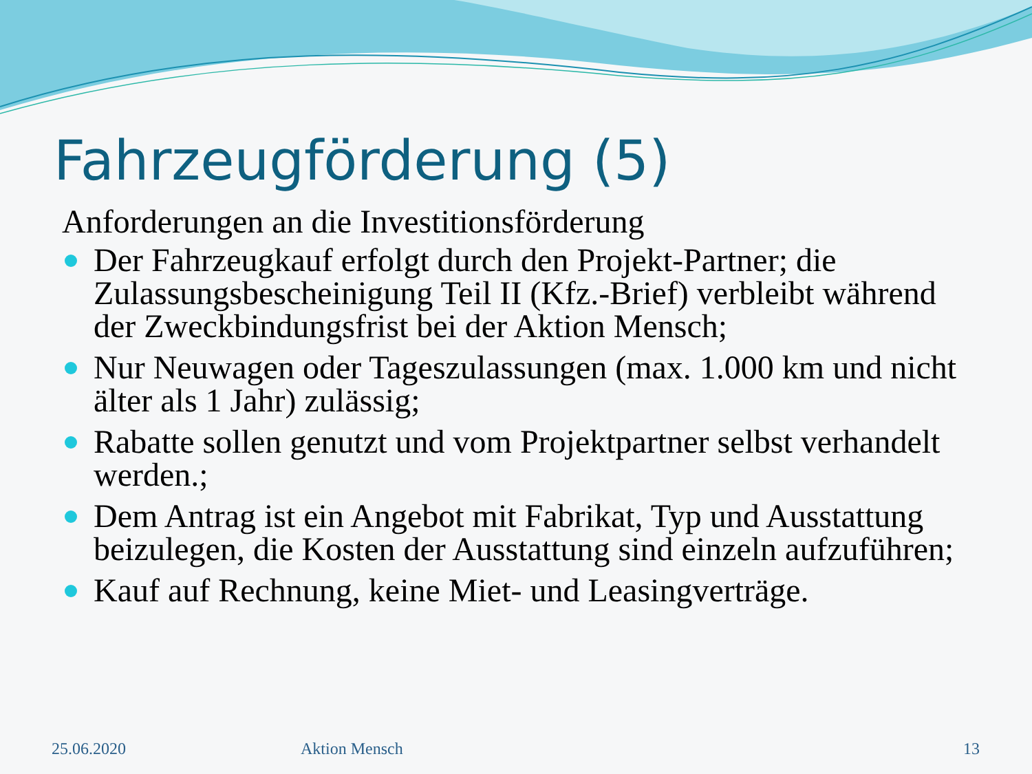Fahrzeugförderung (5)
Anforderungen an die Investitionsförderung
Der Fahrzeugkauf erfolgt durch den Projekt-Partner; die Zulassungsbescheinigung Teil II (Kfz.-Brief) verbleibt während der Zweckbindungsfrist bei der Aktion Mensch;
Nur Neuwagen oder Tageszulassungen (max. 1.000 km und nicht älter als 1 Jahr) zulässig;
Rabatte sollen genutzt und vom Projektpartner selbst verhandelt werden.;
Dem Antrag ist ein Angebot mit Fabrikat, Typ und Ausstattung beizulegen, die Kosten der Ausstattung sind einzeln aufzuführen;
Kauf auf Rechnung, keine Miet- und Leasingverträge.
25.06.2020 Aktion Mensch 13